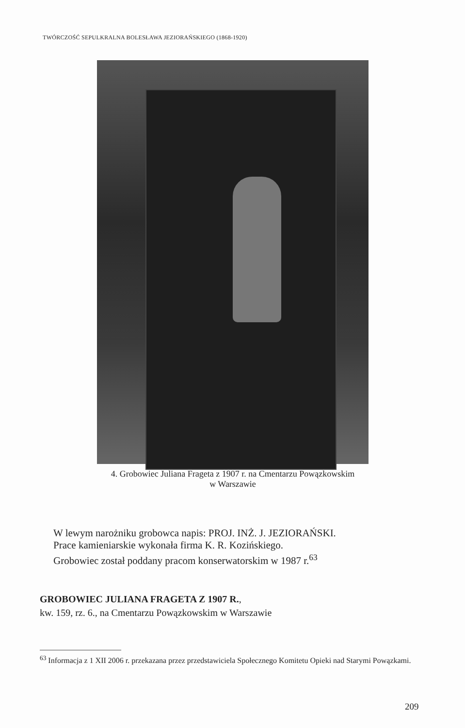TWÓRCZOŚĆ SEPULKRALNA BOLESŁAWA JEZIORAŃSKIEGO (1868-1920)
4. Grobowiec Juliana Frageta z 1907 r. na Cmentarzu Powązkowskim
w Warszawie
W lewym narożniku grobowca napis: PROJ. INŻ. J. JEZIORAŃSKI.
Prace kamieniarskie wykonała firma K. R. Kozińskiego.
Grobowiec został poddany pracom konserwatorskim w 1987 r.<sup>63</sup>
GROBOWIEC JULIANA FRAGETA Z 1907 R.,
kw. 159, rz. 6., na Cmentarzu Powązkowskim w Warszawie
<sup>63</sup> Informacja z 1 XII 2006 r. przekazana przez przedstawiciela Społecznego Komitetu Opieki nad Starymi Powązkami.
209